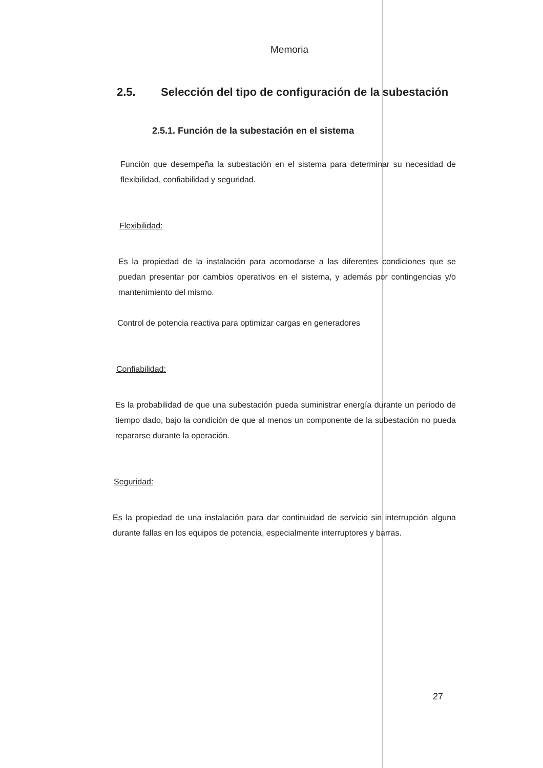Memoria
2.5. Selección del tipo de configuración de la subestación
2.5.1. Función de la subestación en el sistema
Función que desempeña la subestación en el sistema para determinar su necesidad de flexibilidad, confiabilidad y seguridad.
Flexibilidad:
Es la propiedad de la instalación para acomodarse a las diferentes condiciones que se puedan presentar por cambios operativos en el sistema, y además por contingencias y/o mantenimiento del mismo.
Control de potencia reactiva para optimizar cargas en generadores
Confiabilidad:
Es la probabilidad de que una subestación pueda suministrar energía durante un periodo de tiempo dado, bajo la condición de que al menos un componente de la subestación no pueda repararse durante la operación.
Seguridad:
Es la propiedad de una instalación para dar continuidad de servicio sin interrupción alguna durante fallas en los equipos de potencia, especialmente interruptores y barras.
27